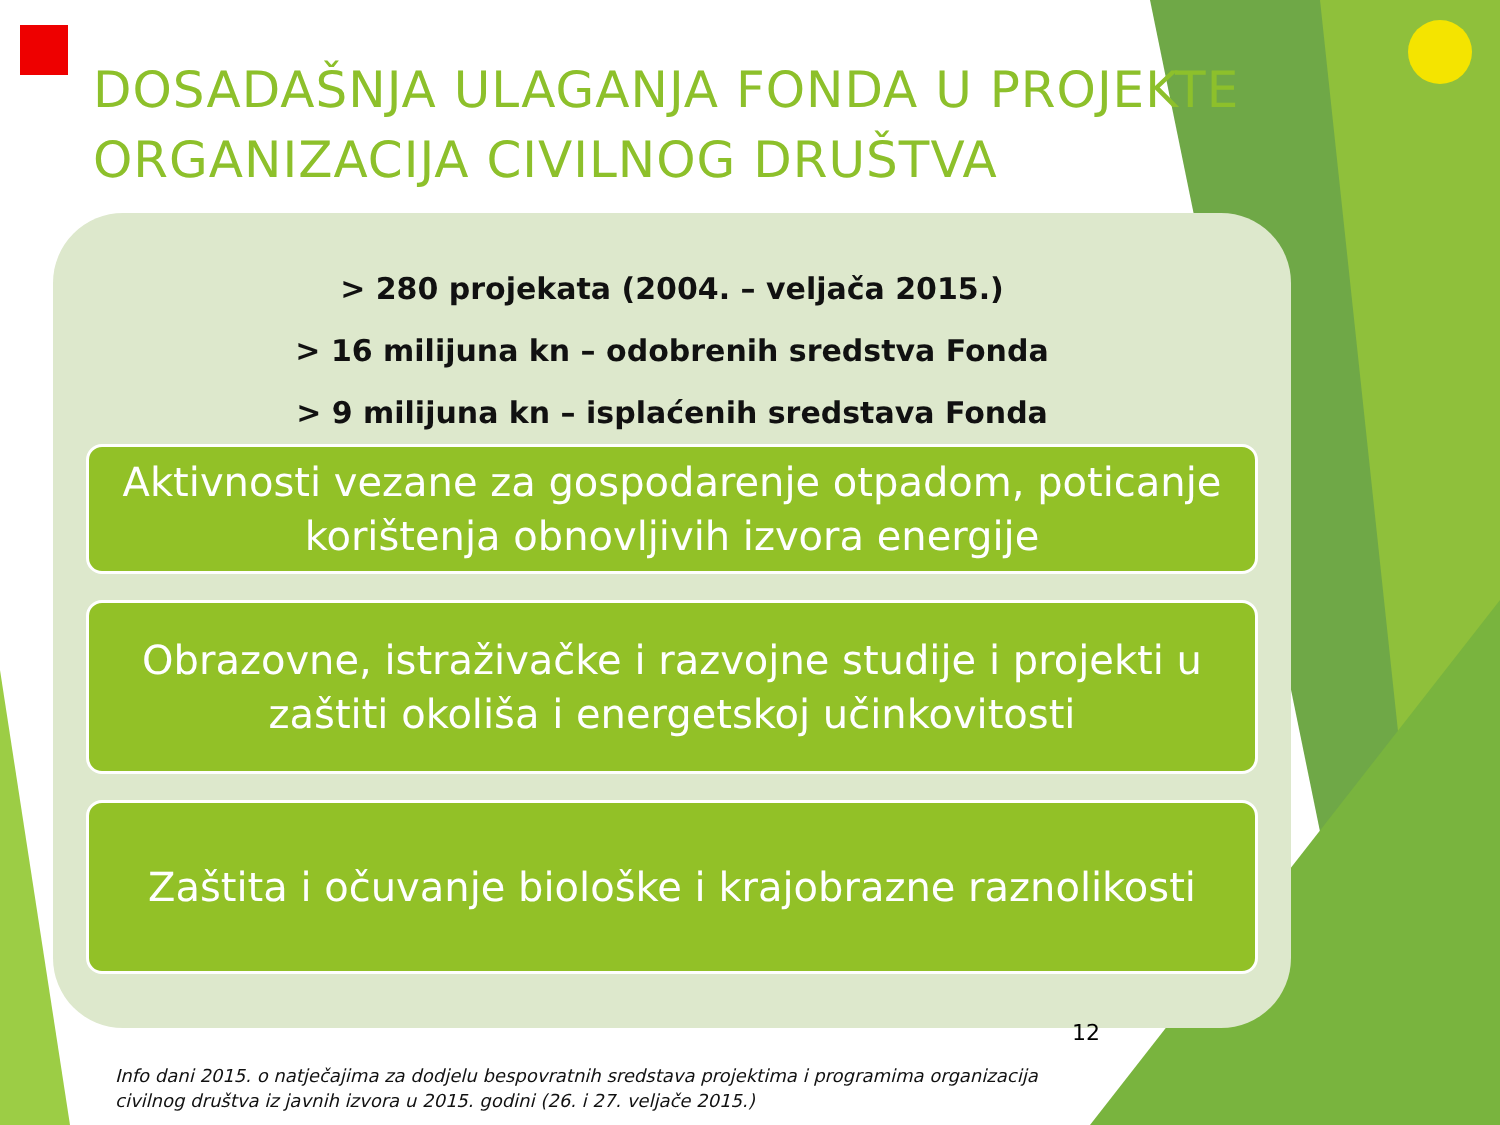DOSADAŠNJA ULAGANJA FONDA U PROJEKTE ORGANIZACIJA CIVILNOG DRUŠTVA
> 280 projekata (2004. – veljača 2015.)
> 16 milijuna kn – odobrenih sredstva Fonda
> 9 milijuna kn – isplaćenih sredstava Fonda
Aktivnosti vezane za gospodarenje otpadom, poticanje korištenja obnovljivih izvora energije
Obrazovne, istraživačke i razvojne studije i projekti u zaštiti okoliša i energetskoj učinkovitosti
Zaštita i očuvanje biološke i krajobrazne raznolikosti
12
Info dani 2015. o natječajima za dodjelu bespovratnih sredstava projektima i programima organizacija civilnog društva iz javnih izvora u 2015. godini (26. i 27. veljače 2015.)